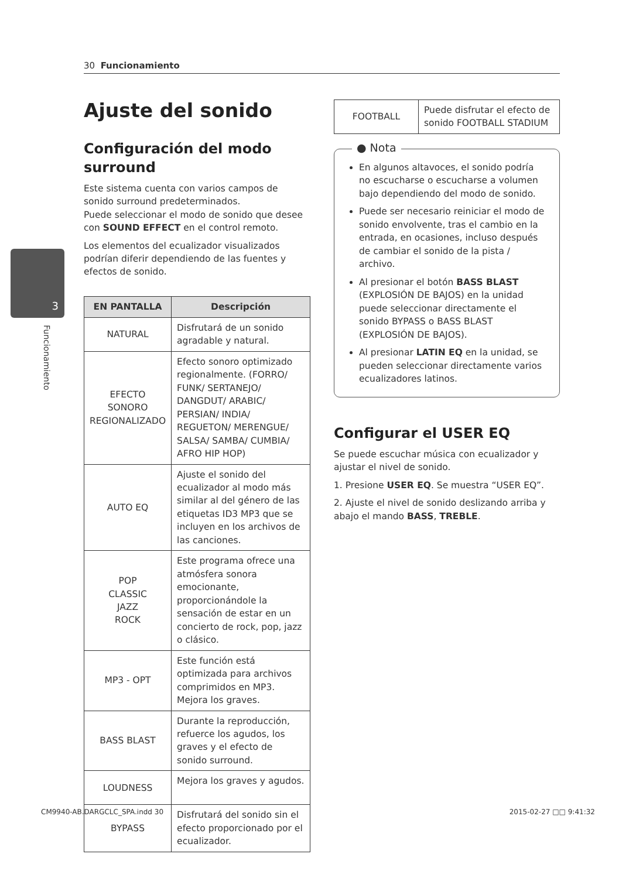30 Funcionamiento
3
Funcionamiento
Ajuste del sonido
Configuración del modo surround
Este sistema cuenta con varios campos de sonido surround predeterminados.
Puede seleccionar el modo de sonido que desee con SOUND EFFECT en el control remoto.
Los elementos del ecualizador visualizados podrían diferir dependiendo de las fuentes y efectos de sonido.
| EN PANTALLA | Descripción |
| --- | --- |
| NATURAL | Disfrutará de un sonido agradable y natural. |
| EFECTO SONORO REGIONALIZADO | Efecto sonoro optimizado regionalmente. (FORRO/ FUNK/ SERTANEJO/ DANGDUT/ ARABIC/ PERSIAN/ INDIA/ REGUETON/ MERENGUE/ SALSA/ SAMBA/ CUMBIA/ AFRO HIP HOP) |
| AUTO EQ | Ajuste el sonido del ecualizador al modo más similar al del género de las etiquetas ID3 MP3 que se incluyen en los archivos de las canciones. |
| POP CLASSIC JAZZ ROCK | Este programa ofrece una atmósfera sonora emocionante, proporcionándole la sensación de estar en un concierto de rock, pop, jazz o clásico. |
| MP3 - OPT | Este función está optimizada para archivos comprimidos en MP3. Mejora los graves. |
| BASS BLAST | Durante la reproducción, refuerce los agudos, los graves y el efecto de sonido surround. |
| LOUDNESS | Mejora los graves y agudos. |
| BYPASS | Disfrutará del sonido sin el efecto proporcionado por el ecualizador. |
| FOOTBALL | Puede disfrutar el efecto de sonido FOOTBALL STADIUM |
● Nota
En algunos altavoces, el sonido podría no escucharse o escucharse a volumen bajo dependiendo del modo de sonido.
Puede ser necesario reiniciar el modo de sonido envolvente, tras el cambio en la entrada, en ocasiones, incluso después de cambiar el sonido de la pista / archivo.
Al presionar el botón BASS BLAST (EXPLOSIÓN DE BAJOS) en la unidad puede seleccionar directamente el sonido BYPASS o BASS BLAST (EXPLOSIÓN DE BAJOS).
Al presionar LATIN EQ en la unidad, se pueden seleccionar directamente varios ecualizadores latinos.
Configurar el USER EQ
Se puede escuchar música con ecualizador y ajustar el nivel de sonido.
1. Presione USER EQ. Se muestra “USER EQ”.
2. Ajuste el nivel de sonido deslizando arriba y abajo el mando BASS, TREBLE.
CM9940-AB.DARGCLC_SPA.indd 30 2015-02-27 □□ 9:41:32